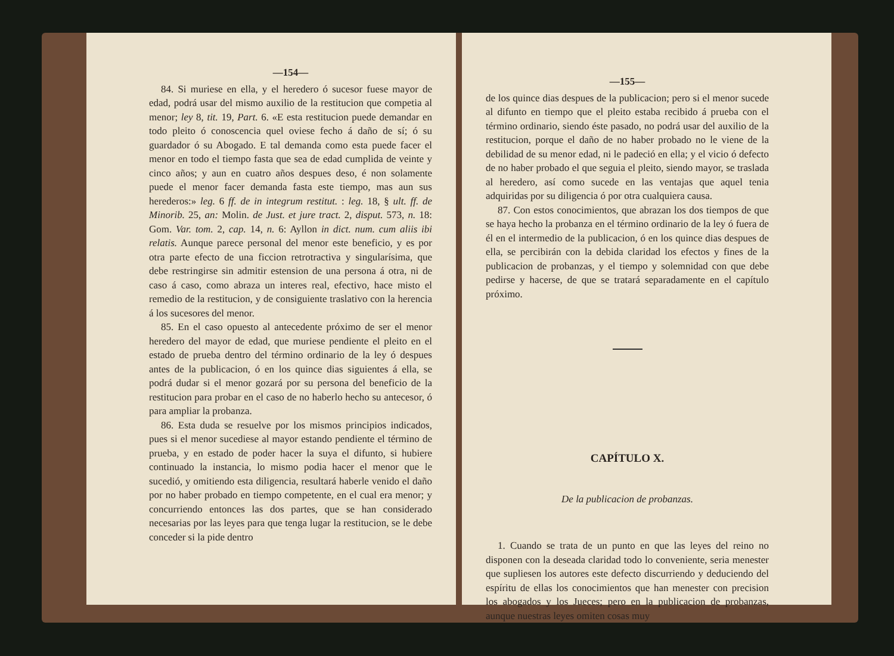—154—
84. Si muriese en ella, y el heredero ó sucesor fuese mayor de edad, podrá usar del mismo auxilio de la restitucion que competia al menor; ley 8, tit. 19, Part. 6. «E esta restitucion puede demandar en todo pleito ó conoscencia quel oviese fecho á daño de sí; ó su guardador ó su Abogado. E tal demanda como esta puede facer el menor en todo el tiempo fasta que sea de edad cumplida de veinte y cinco años; y aun en cuatro años despues deso, é non solamente puede el menor facer demanda fasta este tiempo, mas aun sus herederos:» leg. 6 ff. de in integrum restitut. : leg. 18, § ult. ff. de Minorib. 25, an: Molin. de Just. et jure tract. 2, disput. 573, n. 18: Gom. Var. tom. 2, cap. 14, n. 6: Ayllon in dict. num. cum aliis ibi relatis. Aunque parece personal del menor este beneficio, y es por otra parte efecto de una ficcion retrotractiva y singularísima, que debe restringirse sin admitir estension de una persona á otra, ni de caso á caso, como abraza un interes real, efectivo, hace misto el remedio de la restitucion, y de consiguiente traslativo con la herencia á los sucesores del menor.
85. En el caso opuesto al antecedente próximo de ser el menor heredero del mayor de edad, que muriese pendiente el pleito en el estado de prueba dentro del término ordinario de la ley ó despues antes de la publicacion, ó en los quince dias siguientes á ella, se podrá dudar si el menor gozará por su persona del beneficio de la restitucion para probar en el caso de no haberlo hecho su antecesor, ó para ampliar la probanza.
86. Esta duda se resuelve por los mismos principios indicados, pues si el menor sucediese al mayor estando pendiente el término de prueba, y en estado de poder hacer la suya el difunto, si hubiere continuado la instancia, lo mismo podia hacer el menor que le sucedió, y omitiendo esta diligencia, resultará haberle venido el daño por no haber probado en tiempo competente, en el cual era menor; y concurriendo entonces las dos partes, que se han considerado necesarias por las leyes para que tenga lugar la restitucion, se le debe conceder si la pide dentro
—155—
de los quince dias despues de la publicacion; pero si el menor sucede al difunto en tiempo que el pleito estaba recibido á prueba con el término ordinario, siendo éste pasado, no podrá usar del auxilio de la restitucion, porque el daño de no haber probado no le viene de la debilidad de su menor edad, ni le padeció en ella; y el vicio ó defecto de no haber probado el que seguia el pleito, siendo mayor, se traslada al heredero, así como sucede en las ventajas que aquel tenia adquiridas por su diligencia ó por otra cualquiera causa.
87. Con estos conocimientos, que abrazan los dos tiempos de que se haya hecho la probanza en el término ordinario de la ley ó fuera de él en el intermedio de la publicacion, ó en los quince dias despues de ella, se percibirán con la debida claridad los efectos y fines de la publicacion de probanzas, y el tiempo y solemnidad con que debe pedirse y hacerse, de que se tratará separadamente en el capítulo próximo.
CAPÍTULO X.
De la publicacion de probanzas.
1. Cuando se trata de un punto en que las leyes del reino no disponen con la deseada claridad todo lo conveniente, seria menester que supliesen los autores este defecto discurriendo y deduciendo del espíritu de ellas los conocimientos que han menester con precision los abogados y los Jueces; pero en la publicacion de probanzas, aunque nuestras leyes omiten cosas muy